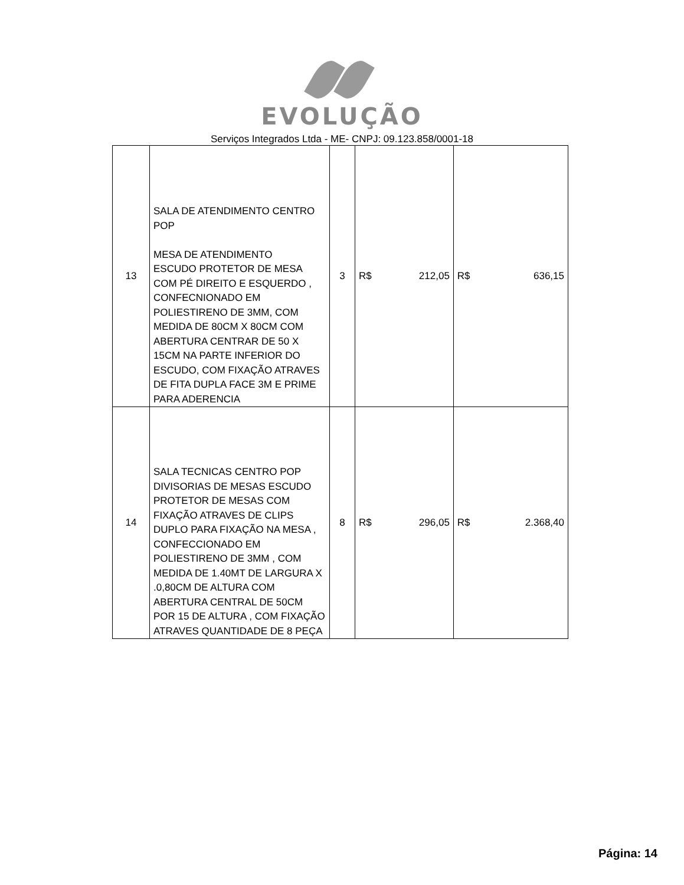EVOLUÇÃO
Serviços Integrados Ltda - ME- CNPJ: 09.123.858/0001-18
| 13 | SALA DE ATENDIMENTO CENTRO POP MESA DE ATENDIMENTO ESCUDO PROTETOR DE MESA COM PÉ DIREITO E ESQUERDO , CONFECNIONADO EM POLIESTIRENO DE 3MM, COM MEDIDA DE 80CM X 80CM COM ABERTURA CENTRAR DE 50 X 15CM NA PARTE INFERIOR DO ESCUDO, COM FIXAÇÃO ATRAVES DE FITA DUPLA FACE 3M E PRIME PARA ADERENCIA | 3 | R$ 212,05 | R$ 636,15 |
| 14 | SALA TECNICAS CENTRO POP DIVISORIAS DE MESAS ESCUDO PROTETOR DE MESAS COM FIXAÇÃO ATRAVES DE CLIPS DUPLO PARA FIXAÇÃO NA MESA , CONFECCIONADO EM POLIESTIRENO DE 3MM , COM MEDIDA DE 1.40MT DE LARGURA X .0,80CM DE ALTURA COM ABERTURA CENTRAL DE 50CM POR 15 DE ALTURA , COM FIXAÇÃO ATRAVES QUANTIDADE DE 8 PEÇA | 8 | R$ 296,05 | R$ 2.368,40 |
Página: 14